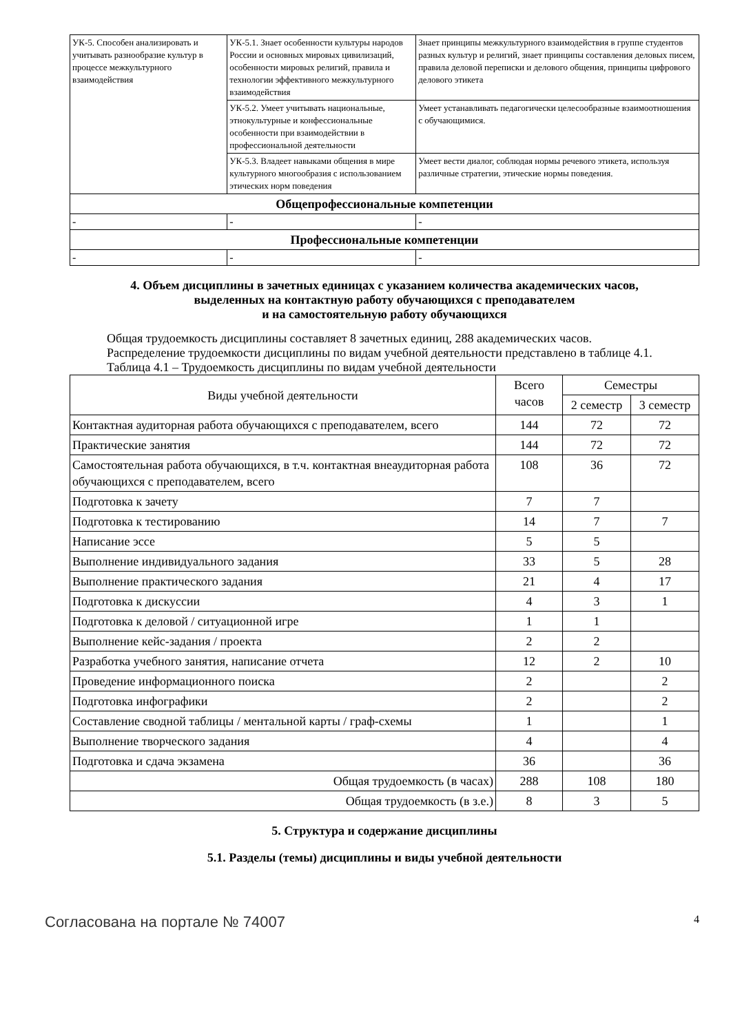| УК-5. Способен анализировать и учитывать разнообразие культур в процессе межкультурного взаимодействия | УК-5.1. Знает особенности культуры народов России и основных мировых цивилизаций, особенности мировых религий, правила и технологии эффективного межкультурного взаимодействия | Знает принципы межкультурного взаимодействия в группе студентов разных культур и религий, знает принципы составления деловых писем, правила деловой переписки и делового общения, принципы цифрового делового этикета |
| | УК-5.2. Умеет учитывать национальные, этнокультурные и конфессиональные особенности при взаимодействии в профессиональной деятельности | Умеет устанавливать педагогически целесообразные взаимоотношения с обучающимися. |
| | УК-5.3. Владеет навыками общения в мире культурного многообразия с использованием этических норм поведения | Умеет вести диалог, соблюдая нормы речевого этикета, используя различные стратегии, этические нормы поведения. |
| Общепрофессиональные компетенции | | |
| - | - | - |
| Профессиональные компетенции | | |
| - | - | - |
4. Объем дисциплины в зачетных единицах с указанием количества академических часов,
выделенных на контактную работу обучающихся с преподавателем
и на самостоятельную работу обучающихся
Общая трудоемкость дисциплины составляет 8 зачетных единиц, 288 академических часов.
Распределение трудоемкости дисциплины по видам учебной деятельности представлено в таблице 4.1.
Таблица 4.1 – Трудоемкость дисциплины по видам учебной деятельности
| Виды учебной деятельности | Всего часов | Семестры | |
| --- | --- | --- | --- |
| | | 2 семестр | 3 семестр |
| Контактная аудиторная работа обучающихся с преподавателем, всего | 144 | 72 | 72 |
| Практические занятия | 144 | 72 | 72 |
| Самостоятельная работа обучающихся, в т.ч. контактная внеаудиторная работа обучающихся с преподавателем, всего | 108 | 36 | 72 |
| Подготовка к зачету | 7 | 7 | |
| Подготовка к тестированию | 14 | 7 | 7 |
| Написание эссе | 5 | 5 | |
| Выполнение индивидуального задания | 33 | 5 | 28 |
| Выполнение практического задания | 21 | 4 | 17 |
| Подготовка к дискуссии | 4 | 3 | 1 |
| Подготовка к деловой / ситуационной игре | 1 | 1 | |
| Выполнение кейс-задания / проекта | 2 | 2 | |
| Разработка учебного занятия, написание отчета | 12 | 2 | 10 |
| Проведение информационного поиска | 2 | | 2 |
| Подготовка инфографики | 2 | | 2 |
| Составление сводной таблицы / ментальной карты / граф-схемы | 1 | | 1 |
| Выполнение творческого задания | 4 | | 4 |
| Подготовка и сдача экзамена | 36 | | 36 |
| Общая трудоемкость (в часах) | 288 | 108 | 180 |
| Общая трудоемкость (в з.е.) | 8 | 3 | 5 |
5. Структура и содержание дисциплины
5.1. Разделы (темы) дисциплины и виды учебной деятельности
Согласована на портале № 74007 4